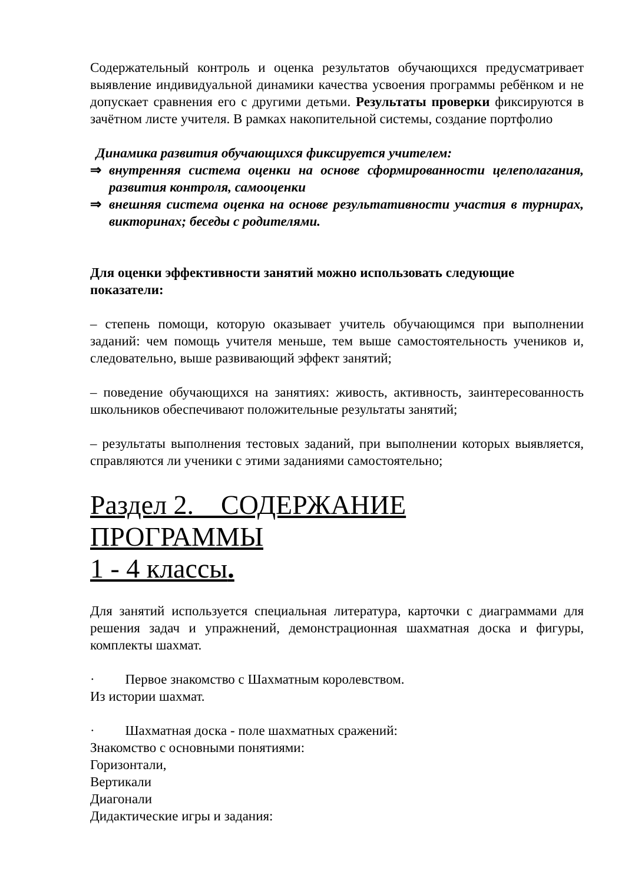Содержательный контроль и оценка результатов обучающихся предусматривает выявление индивидуальной динамики качества усвоения программы ребёнком и не допускает сравнения его с другими детьми. Результаты проверки фиксируются в зачётном листе учителя. В рамках накопительной системы, создание портфолио
Динамика развития обучающихся фиксируется учителем:
⇒ внутренняя система оценки на основе сформированности целеполагания, развития контроля, самооценки
⇒ внешняя система оценка на основе результативности участия в турнирах, викторинах; беседы с родителями.
Для оценки эффективности занятий можно использовать следующие показатели:
– степень помощи, которую оказывает учитель обучающимся при выполнении заданий: чем помощь учителя меньше, тем выше самостоятельность учеников и, следовательно, выше развивающий эффект занятий;
– поведение обучающихся на занятиях: живость, активность, заинтересованность школьников обеспечивают положительные результаты занятий;
– результаты выполнения тестовых заданий, при выполнении которых выявляется, справляются ли ученики с этими заданиями самостоятельно;
Раздел 2. СОДЕРЖАНИЕ ПРОГРАММЫ
1 - 4 классы.
Для занятий используется специальная литература, карточки с диаграммами для решения задач и упражнений, демонстрационная шахматная доска и фигуры, комплекты шахмат.
· Первое знакомство с Шахматным королевством.
Из истории шахмат.
· Шахматная доска - поле шахматных сражений:
Знакомство с основными понятиями:
Горизонтали,
Вертикали
Диагонали
Дидактические игры и задания: